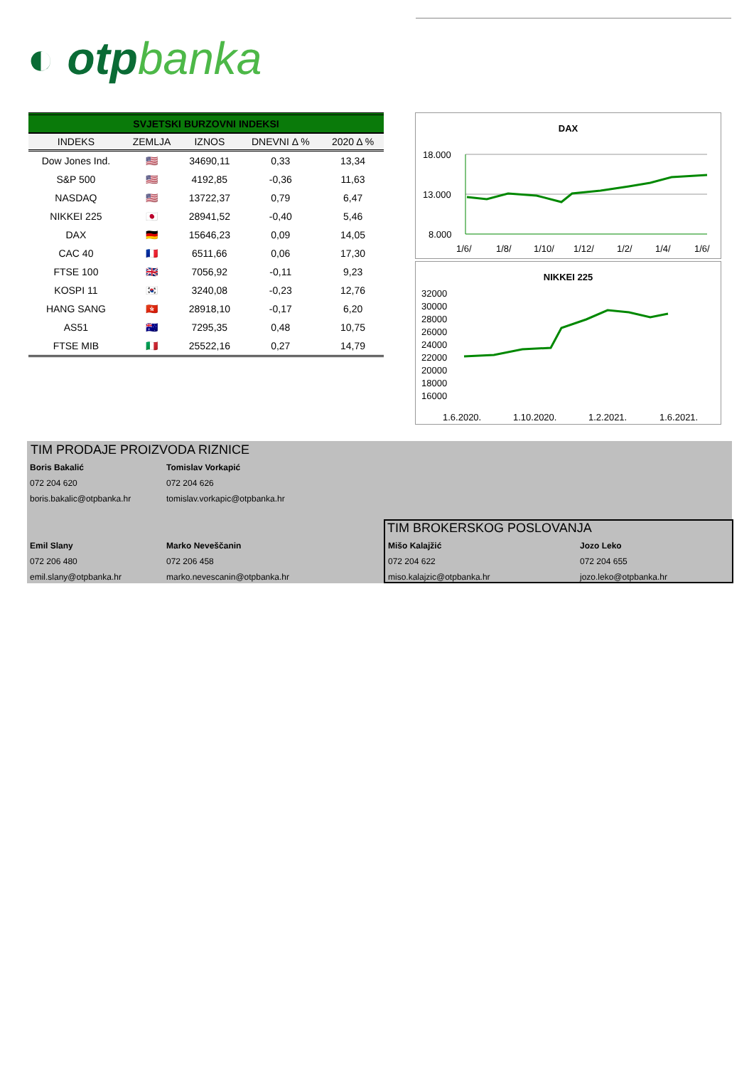◐ otpbanka
SVJETSKI BURZOVNI INDEKSI
| INDEKS | ZEMLJA | IZNOS | DNEVNI Δ % | 2020 Δ % |
| --- | --- | --- | --- | --- |
| Dow Jones Ind. | 🇺🇸 | 34690,11 | 0,33 | 13,34 |
| S&P 500 | 🇺🇸 | 4192,85 | -0,36 | 11,63 |
| NASDAQ | 🇺🇸 | 13722,37 | 0,79 | 6,47 |
| NIKKEI 225 | 🇯🇵 | 28941,52 | -0,40 | 5,46 |
| DAX | 🇩🇪 | 15646,23 | 0,09 | 14,05 |
| CAC 40 | 🇫🇷 | 6511,66 | 0,06 | 17,30 |
| FTSE 100 | 🇬🇧 | 7056,92 | -0,11 | 9,23 |
| KOSPI 11 | 🇰🇷 | 3240,08 | -0,23 | 12,76 |
| HANG SANG | 🇭🇰 | 28918,10 | -0,17 | 6,20 |
| AS51 | 🇦🇺 | 7295,35 | 0,48 | 10,75 |
| FTSE MIB | 🇮🇹 | 25522,16 | 0,27 | 14,79 |
DAX
18.000
13.000
8.000
1/6/
1/8/
1/10/
1/12/
1/2/
1/4/
1/6/
NIKKEI 225
32000
30000
28000
26000
24000
22000
20000
18000
16000
1.6.2020.
1.10.2020.
1.2.2021.
1.6.2021.
TIM PRODAJE PROIZVODA RIZNICE
Boris Bakalić
072 204 620
boris.bakalic@otpbanka.hr
Tomislav Vorkapić
072 204 626
tomislav.vorkapic@otpbanka.hr
Emil Slany
072 206 480
emil.slany@otpbanka.hr
Marko Neveščanin
072 206 458
marko.nevescanin@otpbanka.hr
TIM BROKERSKOG POSLOVANJA
Mišo Kalajžić
072 204 622
miso.kalajzic@otpbanka.hr
Jozo Leko
072 204 655
jozo.leko@otpbanka.hr